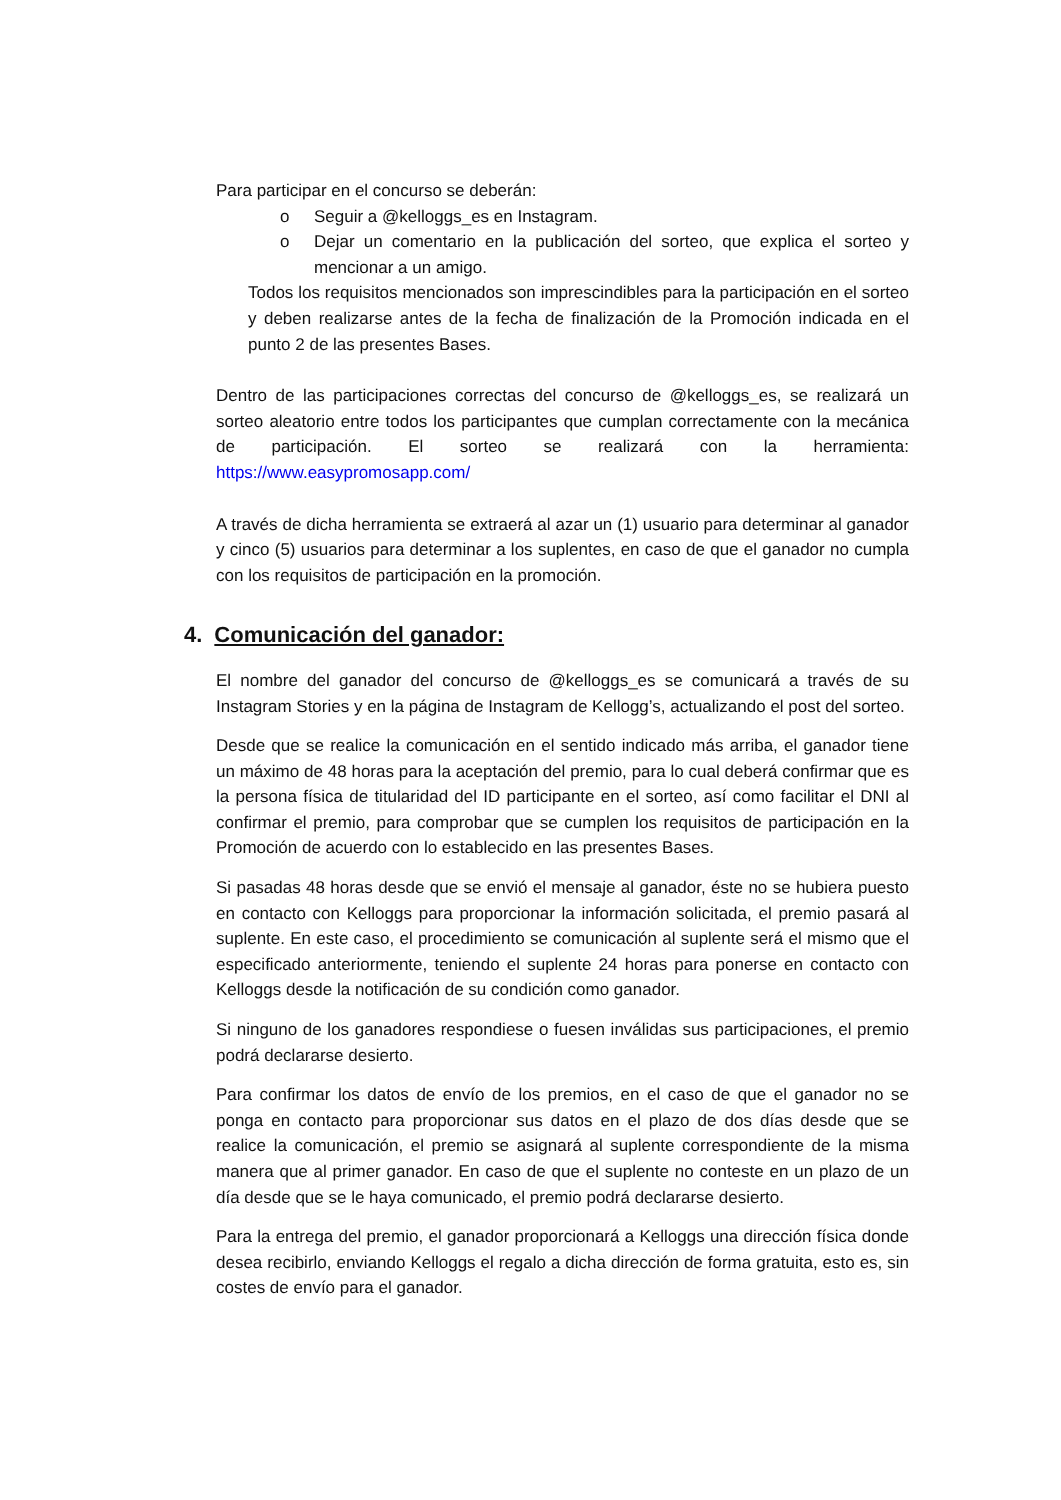Para participar en el concurso se deberán:
o Seguir a @kelloggs_es en Instagram.
o Dejar un comentario en la publicación del sorteo, que explica el sorteo y mencionar a un amigo.
Todos los requisitos mencionados son imprescindibles para la participación en el sorteo y deben realizarse antes de la fecha de finalización de la Promoción indicada en el punto 2 de las presentes Bases.
Dentro de las participaciones correctas del concurso de @kelloggs_es, se realizará un sorteo aleatorio entre todos los participantes que cumplan correctamente con la mecánica de participación. El sorteo se realizará con la herramienta: https://www.easypromosapp.com/
A través de dicha herramienta se extraerá al azar un (1) usuario para determinar al ganador y cinco (5) usuarios para determinar a los suplentes, en caso de que el ganador no cumpla con los requisitos de participación en la promoción.
4. Comunicación del ganador:
El nombre del ganador del concurso de @kelloggs_es se comunicará a través de su Instagram Stories y en la página de Instagram de Kellogg’s, actualizando el post del sorteo.
Desde que se realice la comunicación en el sentido indicado más arriba, el ganador tiene un máximo de 48 horas para la aceptación del premio, para lo cual deberá confirmar que es la persona física de titularidad del ID participante en el sorteo, así como facilitar el DNI al confirmar el premio, para comprobar que se cumplen los requisitos de participación en la Promoción de acuerdo con lo establecido en las presentes Bases.
Si pasadas 48 horas desde que se envió el mensaje al ganador, éste no se hubiera puesto en contacto con Kelloggs para proporcionar la información solicitada, el premio pasará al suplente. En este caso, el procedimiento se comunicación al suplente será el mismo que el especificado anteriormente, teniendo el suplente 24 horas para ponerse en contacto con Kelloggs desde la notificación de su condición como ganador.
Si ninguno de los ganadores respondiese o fuesen inválidas sus participaciones, el premio podrá declararse desierto.
Para confirmar los datos de envío de los premios, en el caso de que el ganador no se ponga en contacto para proporcionar sus datos en el plazo de dos días desde que se realice la comunicación, el premio se asignará al suplente correspondiente de la misma manera que al primer ganador. En caso de que el suplente no conteste en un plazo de un día desde que se le haya comunicado, el premio podrá declararse desierto.
Para la entrega del premio, el ganador proporcionará a Kelloggs una dirección física donde desea recibirlo, enviando Kelloggs el regalo a dicha dirección de forma gratuita, esto es, sin costes de envío para el ganador.